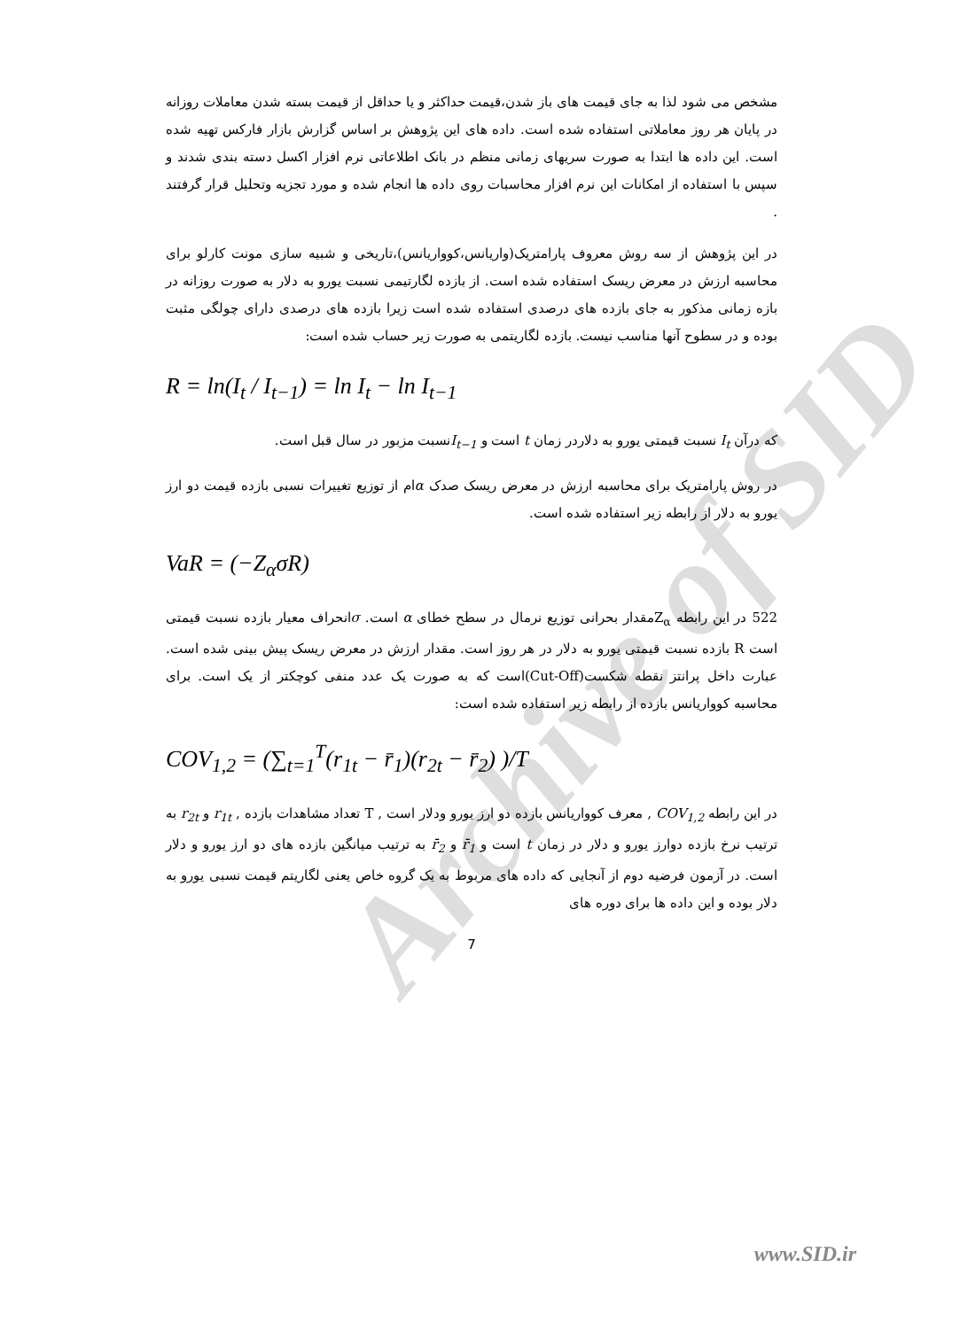Archive of SID
مشخص می شود لذا به جای قیمت های باز شدن،قیمت حداکثر و یا حداقل از قیمت بسته شدن معاملات روزانه در پایان هر روز معاملاتی استفاده شده است. داده های این پژوهش بر اساس گزارش بازار فارکس تهیه شده است. این داده ها ابتدا به صورت سریهای زمانی منظم در بانک اطلاعاتی نرم افزار اکسل دسته بندی شدند و سپس با استفاده از امکانات این نرم افزار محاسبات روی داده ها انجام شده و مورد تجزیه وتحلیل قرار گرفتند .
در این پژوهش از سه روش معروف پارامتریک(واریانس،کوواریانس)،تاریخی و شبیه سازی مونت کارلو برای محاسبه ارزش در معرض ریسک استفاده شده است. از بازده لگارتیمی نسبت یورو به دلار به صورت روزانه در بازه زمانی مذکور به جای بازده های درصدی استفاده شده است زیرا بازده های درصدی دارای چولگی مثبت بوده و در سطوح آنها مناسب نیست. بازده لگاریتمی به صورت زیر حساب شده است:
R = ln(I<sub>t</sub> / I<sub>t−1</sub>) = ln I<sub>t</sub> − ln I<sub>t−1</sub>
که درآن I<sub>t</sub> نسبت قیمتی یورو به دلاردر زمان t است و I<sub>t−1</sub>نسبت مزبور در سال قبل است.
در روش پارامتریک برای محاسبه ارزش در معرض ریسک صدک αام از توزیع تغییرات نسبی بازده قیمت دو ارز یورو به دلار از رابطه زیر استفاده شده است.
VaR = (−Z<sub>α</sub>σR)
522 در این رابطه Z<sub>α</sub>مقدار بحرانی توزیع نرمال در سطح خطای α است. σانحراف معیار بازده نسبت قیمتی است R بازده نسبت قیمتی یورو به دلار در هر روز است. مقدار ارزش در معرض ریسک پیش بینی شده است. عبارت داخل پرانتز نقطه شکست(Cut-Off)است که به صورت یک عدد منفی کوچکتر از یک است. برای محاسبه کوواریانس بازده از رابطه زیر استفاده شده است:
COV<sub>1,2</sub> = (∑<sub>t=1</sub><sup>T</sup>(r<sub>1t</sub> − r̄<sub>1</sub>)(r<sub>2t</sub> − r̄<sub>2</sub>) )/T
در این رابطه COV<sub>1,2</sub> , معرف کوواریانس بازده دو ارز یورو ودلار است , T تعداد مشاهدات بازده , r<sub>1t</sub> و r<sub>2t</sub> به ترتیب نرخ بازده دوارز یورو و دلار در زمان t است و r̄<sub>1</sub> و r̄<sub>2</sub> به ترتیب میانگین بازده های دو ارز یورو و دلار است. در آزمون فرضیه دوم از آنجایی که داده های مربوط به یک گروه خاص یعنی لگاریتم قیمت نسبی یورو به دلار بوده و این داده ها برای دوره های
7
www.SID.ir